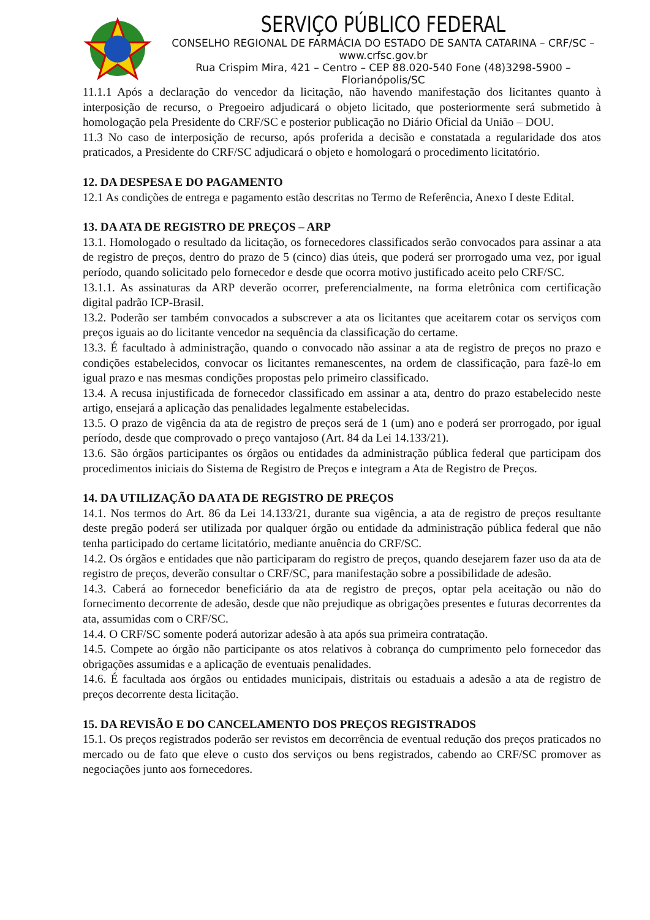SERVIÇO PÚBLICO FEDERAL
CONSELHO REGIONAL DE FARMÁCIA DO ESTADO DE SANTA CATARINA – CRF/SC – www.crfsc.gov.br
Rua Crispim Mira, 421 – Centro – CEP 88.020-540 Fone (48)3298-5900 – Florianópolis/SC
11.1.1 Após a declaração do vencedor da licitação, não havendo manifestação dos licitantes quanto à interposição de recurso, o Pregoeiro adjudicará o objeto licitado, que posteriormente será submetido à homologação pela Presidente do CRF/SC e posterior publicação no Diário Oficial da União – DOU.
11.3 No caso de interposição de recurso, após proferida a decisão e constatada a regularidade dos atos praticados, a Presidente do CRF/SC adjudicará o objeto e homologará o procedimento licitatório.
12. DA DESPESA E DO PAGAMENTO
12.1 As condições de entrega e pagamento estão descritas no Termo de Referência, Anexo I deste Edital.
13. DA ATA DE REGISTRO DE PREÇOS – ARP
13.1. Homologado o resultado da licitação, os fornecedores classificados serão convocados para assinar a ata de registro de preços, dentro do prazo de 5 (cinco) dias úteis, que poderá ser prorrogado uma vez, por igual período, quando solicitado pelo fornecedor e desde que ocorra motivo justificado aceito pelo CRF/SC.
13.1.1. As assinaturas da ARP deverão ocorrer, preferencialmente, na forma eletrônica com certificação digital padrão ICP-Brasil.
13.2. Poderão ser também convocados a subscrever a ata os licitantes que aceitarem cotar os serviços com preços iguais ao do licitante vencedor na sequência da classificação do certame.
13.3. É facultado à administração, quando o convocado não assinar a ata de registro de preços no prazo e condições estabelecidos, convocar os licitantes remanescentes, na ordem de classificação, para fazê-lo em igual prazo e nas mesmas condições propostas pelo primeiro classificado.
13.4. A recusa injustificada de fornecedor classificado em assinar a ata, dentro do prazo estabelecido neste artigo, ensejará a aplicação das penalidades legalmente estabelecidas.
13.5. O prazo de vigência da ata de registro de preços será de 1 (um) ano e poderá ser prorrogado, por igual período, desde que comprovado o preço vantajoso (Art. 84 da Lei 14.133/21).
13.6. São órgãos participantes os órgãos ou entidades da administração pública federal que participam dos procedimentos iniciais do Sistema de Registro de Preços e integram a Ata de Registro de Preços.
14. DA UTILIZAÇÃO DA ATA DE REGISTRO DE PREÇOS
14.1. Nos termos do Art. 86 da Lei 14.133/21, durante sua vigência, a ata de registro de preços resultante deste pregão poderá ser utilizada por qualquer órgão ou entidade da administração pública federal que não tenha participado do certame licitatório, mediante anuência do CRF/SC.
14.2. Os órgãos e entidades que não participaram do registro de preços, quando desejarem fazer uso da ata de registro de preços, deverão consultar o CRF/SC, para manifestação sobre a possibilidade de adesão.
14.3. Caberá ao fornecedor beneficiário da ata de registro de preços, optar pela aceitação ou não do fornecimento decorrente de adesão, desde que não prejudique as obrigações presentes e futuras decorrentes da ata, assumidas com o CRF/SC.
14.4. O CRF/SC somente poderá autorizar adesão à ata após sua primeira contratação.
14.5. Compete ao órgão não participante os atos relativos à cobrança do cumprimento pelo fornecedor das obrigações assumidas e a aplicação de eventuais penalidades.
14.6. É facultada aos órgãos ou entidades municipais, distritais ou estaduais a adesão a ata de registro de preços decorrente desta licitação.
15. DA REVISÃO E DO CANCELAMENTO DOS PREÇOS REGISTRADOS
15.1. Os preços registrados poderão ser revistos em decorrência de eventual redução dos preços praticados no mercado ou de fato que eleve o custo dos serviços ou bens registrados, cabendo ao CRF/SC promover as negociações junto aos fornecedores.